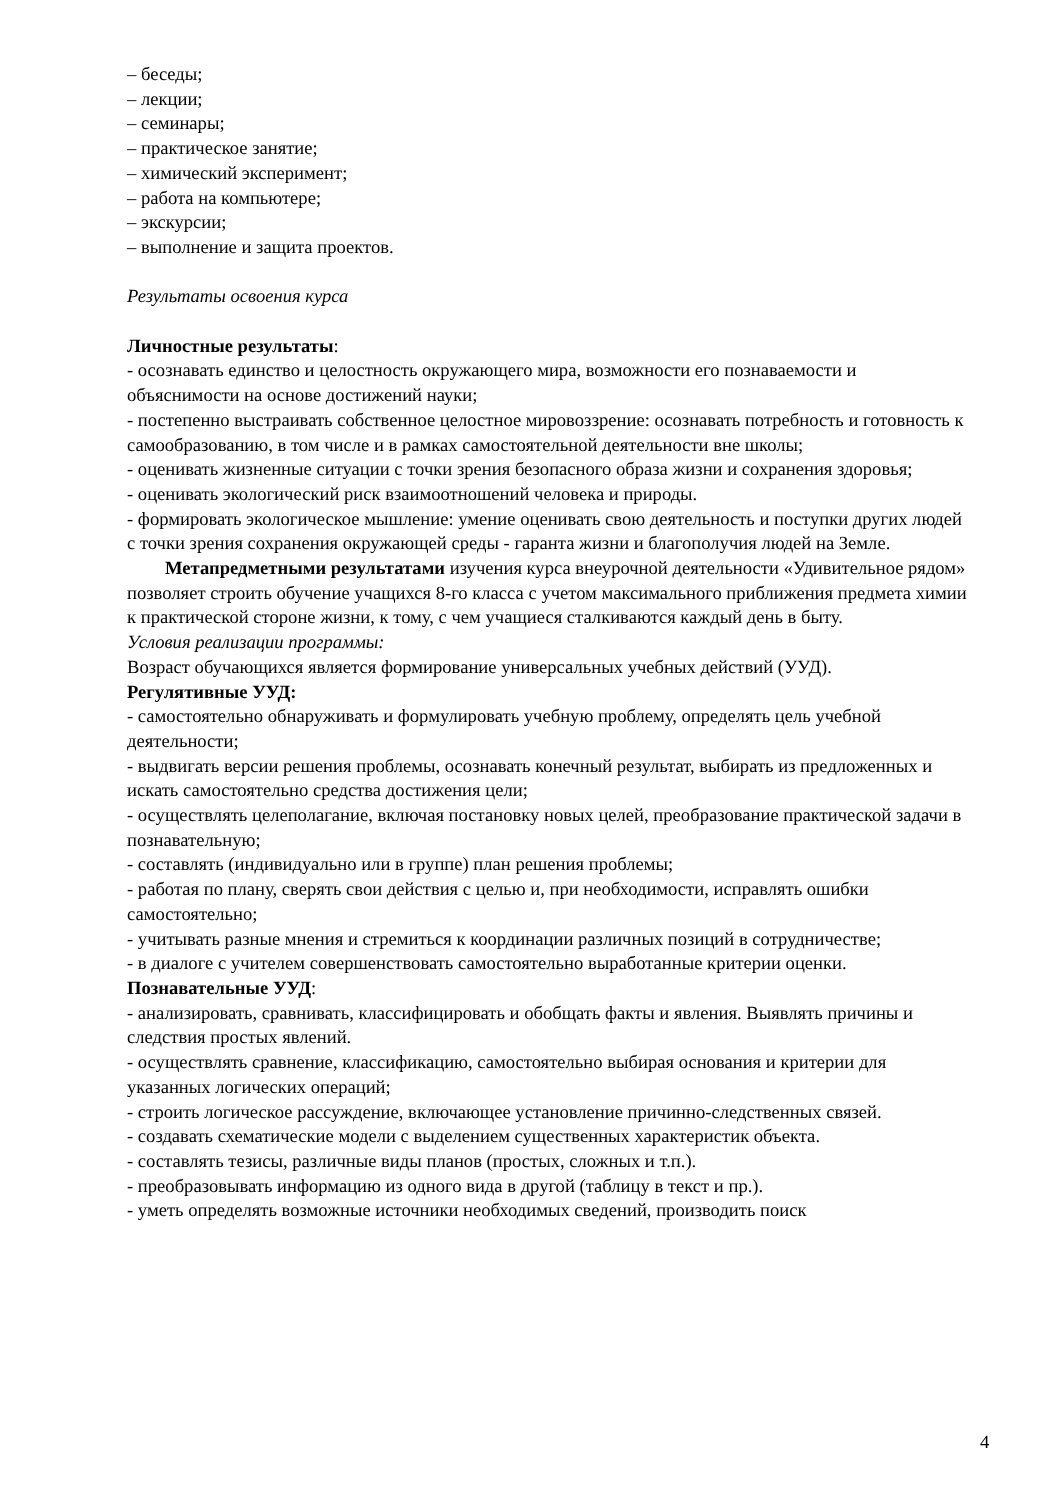– беседы;
– лекции;
– семинары;
– практическое занятие;
– химический эксперимент;
– работа на компьютере;
– экскурсии;
– выполнение и защита проектов.
Результаты освоения курса
Личностные результаты:
- осознавать единство и целостность окружающего мира, возможности его познаваемости и объяснимости на основе достижений науки;
- постепенно выстраивать собственное целостное мировоззрение: осознавать потребность и готовность к самообразованию, в том числе и в рамках самостоятельной деятельности вне школы;
- оценивать жизненные ситуации с точки зрения безопасного образа жизни и сохранения здоровья;
- оценивать экологический риск взаимоотношений человека и природы.
- формировать экологическое мышление: умение оценивать свою деятельность и поступки других людей с точки зрения сохранения окружающей среды - гаранта жизни и благополучия людей на Земле.
Метапредметными результатами изучения курса внеурочной деятельности «Удивительное рядом» позволяет строить обучение учащихся 8-го класса с учетом максимального приближения предмета химии к практической стороне жизни, к тому, с чем учащиеся сталкиваются каждый день в быту.
Условия реализации программы:
Возраст обучающихся является формирование универсальных учебных действий (УУД).
Регулятивные УУД:
- самостоятельно обнаруживать и формулировать учебную проблему, определять цель учебной деятельности;
- выдвигать версии решения проблемы, осознавать конечный результат, выбирать из предложенных и искать самостоятельно средства достижения цели;
- осуществлять целеполагание, включая постановку новых целей, преобразование практической задачи в познавательную;
- составлять (индивидуально или в группе) план решения проблемы;
- работая по плану, сверять свои действия с целью и, при необходимости, исправлять ошибки самостоятельно;
- учитывать разные мнения и стремиться к координации различных позиций в сотрудничестве;
- в диалоге с учителем совершенствовать самостоятельно выработанные критерии оценки.
Познавательные УУД:
- анализировать, сравнивать, классифицировать и обобщать факты и явления. Выявлять причины и следствия простых явлений.
- осуществлять сравнение, классификацию, самостоятельно выбирая основания и критерии для указанных логических операций;
- строить логическое рассуждение, включающее установление причинно-следственных связей.
- создавать схематические модели с выделением существенных характеристик объекта.
- составлять тезисы, различные виды планов (простых, сложных и т.п.).
- преобразовывать информацию из одного вида в другой (таблицу в текст и пр.).
- уметь определять возможные источники необходимых сведений, производить поиск
4